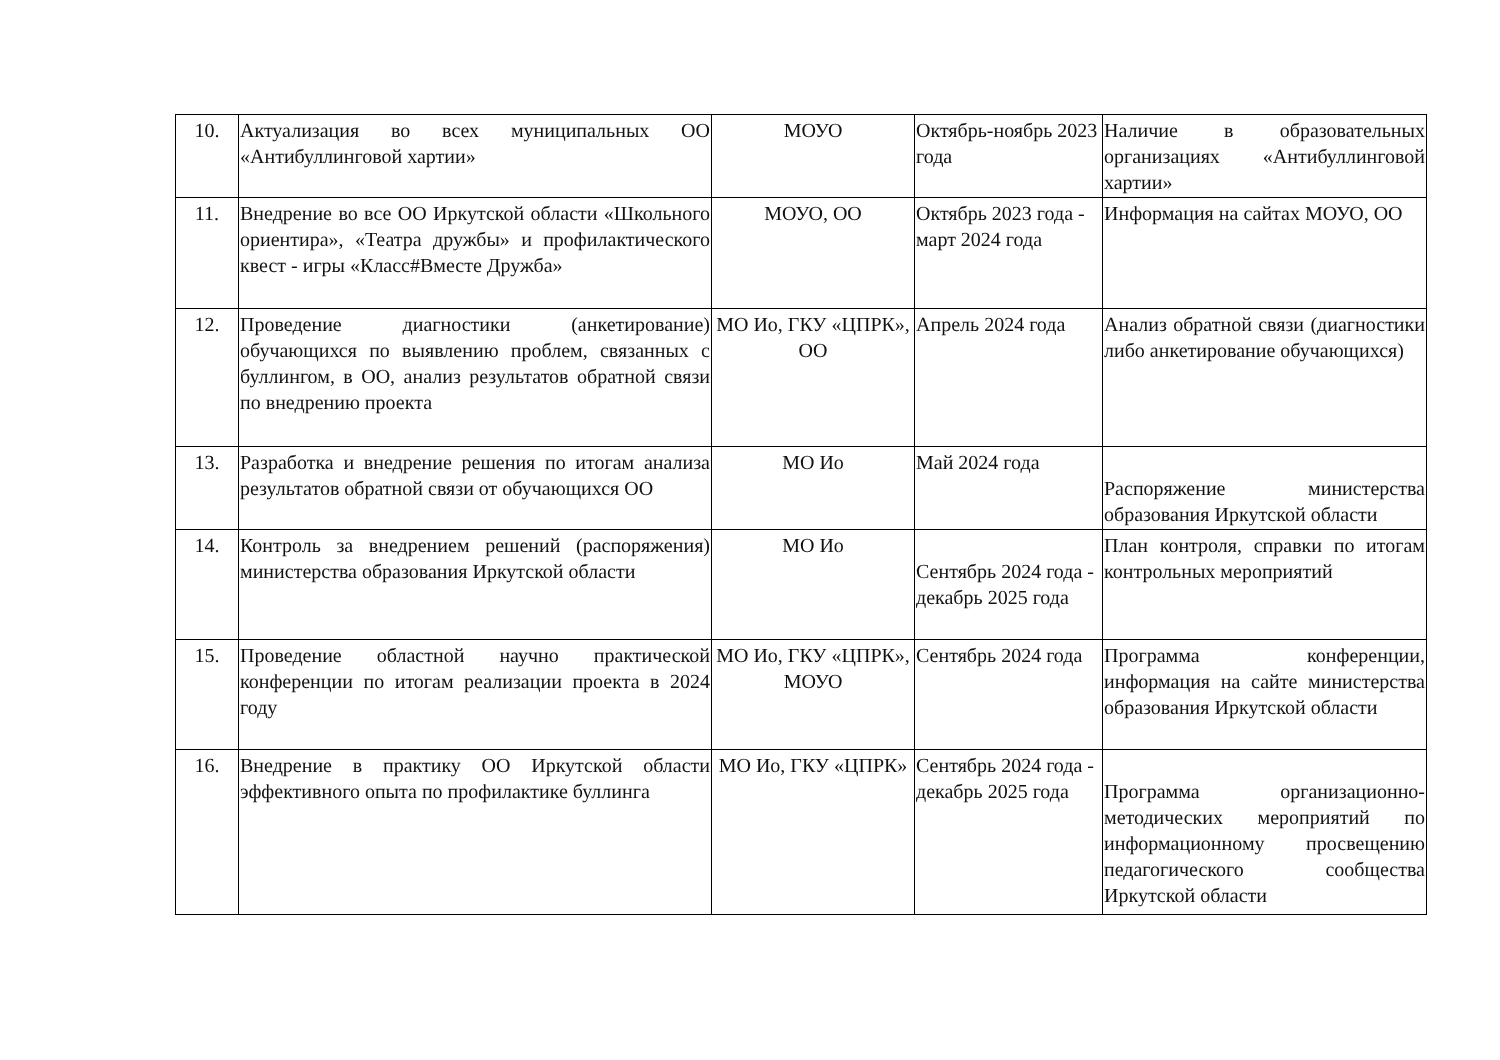| 10. | Актуализация во всех муниципальных ОО «Антибуллинговой хартии» | МОУО | Октябрь-ноябрь 2023 года | Наличие в образовательных организациях «Антибуллинговой хартии» |
| 11. | Внедрение во все ОО Иркутской области «Школьного ориентира», «Театра дружбы» и профилактического квест - игры «Класс#Вместе Дружба» | МОУО, ОО | Октябрь 2023 года - март 2024 года | Информация на сайтах МОУО, ОО |
| 12. | Проведение диагностики (анкетирование) обучающихся по выявлению проблем, связанных с буллингом, в ОО, анализ результатов обратной связи по внедрению проекта | МО Ио, ГКУ «ЦПРК», ОО | Апрель 2024 года | Анализ обратной связи (диагностики либо анкетирование обучающихся) |
| 13. | Разработка и внедрение решения по итогам анализа результатов обратной связи от обучающихся ОО | МО Ио | Май 2024 года | Распоряжение министерства образования Иркутской области |
| 14. | Контроль за внедрением решений (распоряжения) министерства образования Иркутской области | МО Ио | Сентябрь 2024 года - декабрь 2025 года | План контроля, справки по итогам контрольных мероприятий |
| 15. | Проведение областной научно практической конференции по итогам реализации проекта в 2024 году | МО Ио, ГКУ «ЦПРК», МОУО | Сентябрь 2024 года | Программа конференции, информация на сайте министерства образования Иркутской области |
| 16. | Внедрение в практику ОО Иркутской области эффективного опыта по профилактике буллинга | МО Ио, ГКУ «ЦПРК» | Сентябрь 2024 года - декабрь 2025 года | Программа организационно-методических мероприятий по информационному просвещению педагогического сообщества Иркутской области |